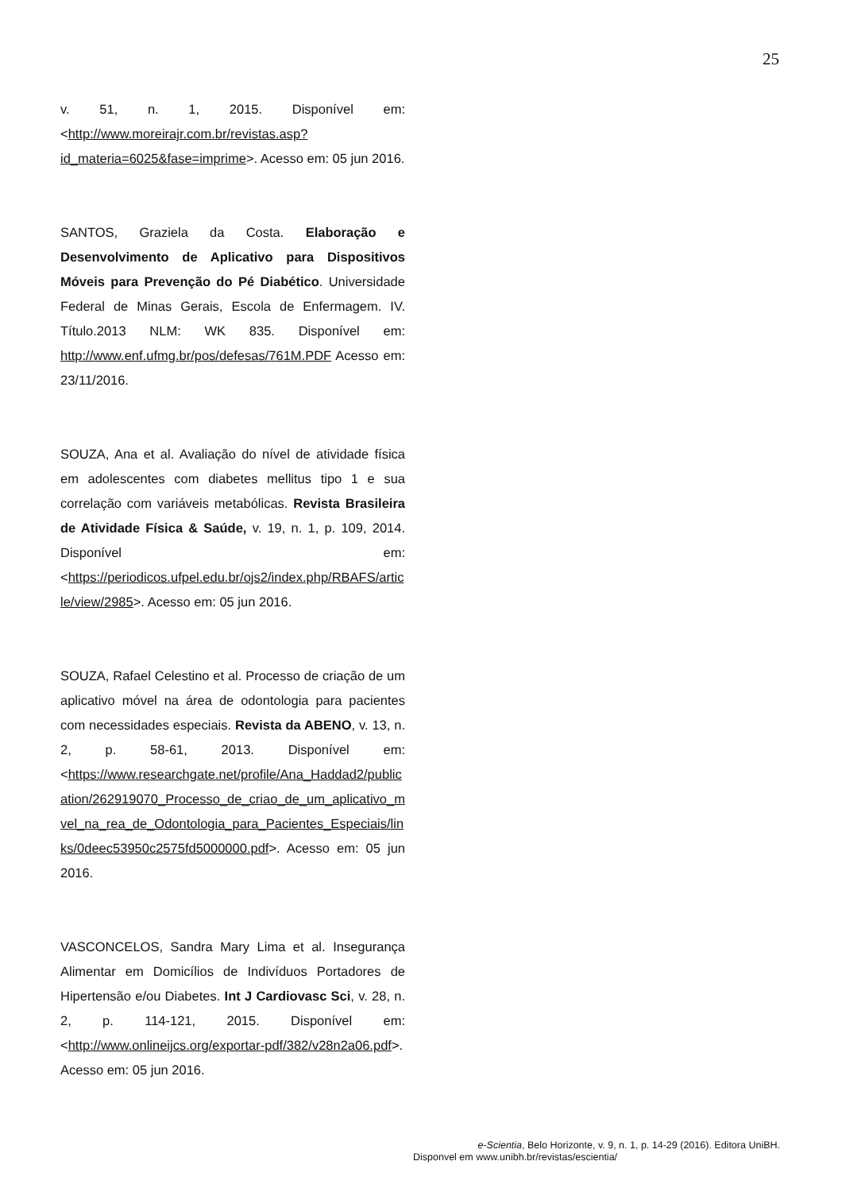25
v. 51, n. 1, 2015. Disponível em:<http://www.moreirajr.com.br/revistas.asp?id_materia=6025&fase=imprime>. Acesso em: 05 jun 2016.
SANTOS, Graziela da Costa. Elaboração e Desenvolvimento de Aplicativo para Dispositivos Móveis para Prevenção do Pé Diabético. Universidade Federal de Minas Gerais, Escola de Enfermagem. IV. Título.2013 NLM: WK 835. Disponível em: http://www.enf.ufmg.br/pos/defesas/761M.PDF Acesso em: 23/11/2016.
SOUZA, Ana et al. Avaliação do nível de atividade física em adolescentes com diabetes mellitus tipo 1 e sua correlação com variáveis metabólicas. Revista Brasileira de Atividade Física & Saúde, v. 19, n. 1, p. 109, 2014. Disponível em:<https://periodicos.ufpel.edu.br/ojs2/index.php/RBAFS/article/view/2985>. Acesso em: 05 jun 2016.
SOUZA, Rafael Celestino et al. Processo de criação de um aplicativo móvel na área de odontologia para pacientes com necessidades especiais. Revista da ABENO, v. 13, n. 2, p. 58-61, 2013. Disponível em:<https://www.researchgate.net/profile/Ana_Haddad2/publication/262919070_Processo_de_criao_de_um_aplicativo_mvel_na_rea_de_Odontologia_para_Pacientes_Especiais/links/0deec53950c2575fd5000000.pdf>. Acesso em: 05 jun 2016.
VASCONCELOS, Sandra Mary Lima et al. Insegurança Alimentar em Domicílios de Indivíduos Portadores de Hipertensão e/ou Diabetes. Int J Cardiovasc Sci, v. 28, n. 2, p. 114-121, 2015. Disponível em:<http://www.onlineijcs.org/exportar-pdf/382/v28n2a06.pdf>. Acesso em: 05 jun 2016.
e-Scientia, Belo Horizonte, v. 9, n. 1, p. 14-29 (2016). Editora UniBH.
Disponvel em www.unibh.br/revistas/escientia/